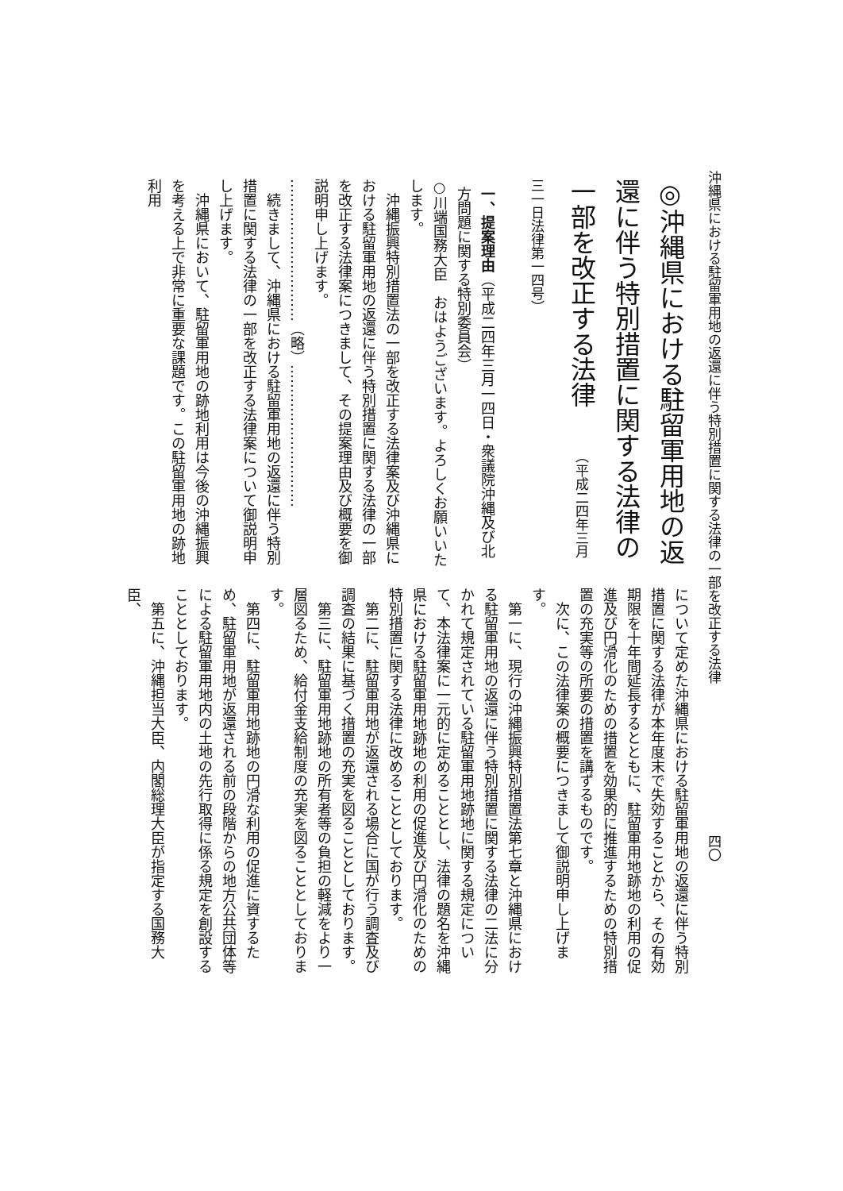沖縄県における駐留軍用地の返還に伴う特別措置に関する法律の一部を改正する法律 四〇
◎沖縄県における駐留軍用地の返還に伴う特別措置に関する法律の一部を改正する法律　（平成二四年三月三一日法律第一四号）
一、提案理由（平成二四年三月一四日・衆議院沖縄及び北方問題に関する特別委員会）
○川端国務大臣　おはようございます。よろしくお願いいたします。
　沖縄振興特別措置法の一部を改正する法律案及び沖縄県における駐留軍用地の返還に伴う特別措置に関する法律の一部を改正する法律案につきまして、その提案理由及び概要を御説明申し上げます。
…………………………（略）…………………………
　続きまして、沖縄県における駐留軍用地の返還に伴う特別措置に関する法律の一部を改正する法律案について御説明申し上げます。
　沖縄県において、駐留軍用地の跡地利用は今後の沖縄振興を考える上で非常に重要な課題です。この駐留軍用地の跡地利用
について定めた沖縄県における駐留軍用地の返還に伴う特別措置に関する法律が本年度末で失効することから、その有効期限を十年間延長するとともに、駐留軍用地跡地の利用の促進及び円滑化のための措置を効果的に推進するための特別措置の充実等の所要の措置を講ずるものです。
　次に、この法律案の概要につきまして御説明申し上げます。
　第一に、現行の沖縄振興特別措置法第七章と沖縄県における駐留軍用地の返還に伴う特別措置に関する法律の二法に分かれて規定されている駐留軍用地跡地に関する規定について、本法律案に一元的に定めることとし、法律の題名を沖縄県における駐留軍用地跡地の利用の促進及び円滑化のための特別措置に関する法律に改めることとしております。
　第二に、駐留軍用地が返還される場合に国が行う調査及び調査の結果に基づく措置の充実を図ることとしております。
　第三に、駐留軍用地跡地の所有者等の負担の軽減をより一層図るため、給付金支給制度の充実を図ることとしております。
　第四に、駐留軍用地跡地の円滑な利用の促進に資するため、駐留軍用地が返還される前の段階からの地方公共団体等による駐留軍用地内の土地の先行取得に係る規定を創設することとしております。
　第五に、沖縄担当大臣、内閣総理大臣が指定する国務大臣、